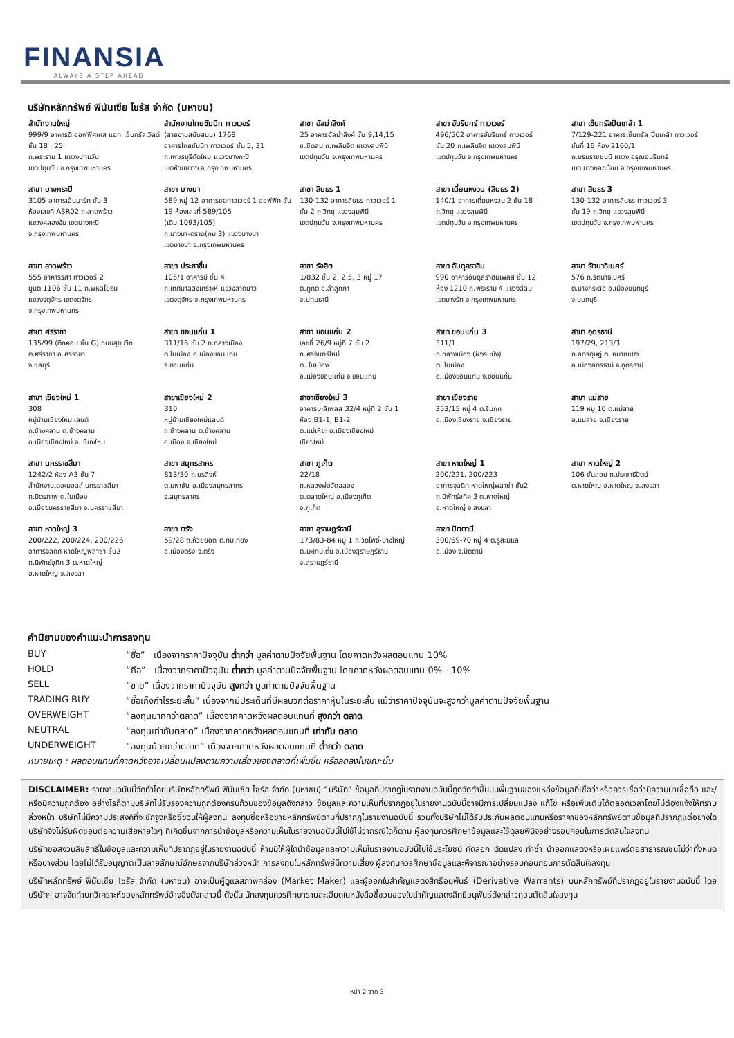FINANSIA
ALWAYS A STEP AHEAD
บริษัทหลักทรัพย์ ฟินันเซีย ไซรัส จำกัด (มหาชน)
| สำนักงานใหญ่ 999/9 อาคารดิ ออฟฟิศเศส แอท เซ็นทรัลเวิลด์ ชั้น 18 , 25 ถ.พระราม 1 แขวงปทุมวัน เขตปทุมวัน จ.กรุงเทพมหานคร | สำนักงานไทยซัมมิท ทาวเวอร์ (สายงานสนับสนุน) 1768 อาคารไทยซัมมิท ทาวเวอร์ ชั้น 5, 31 ถ.เพชรบุรีตัดใหม่ แขวงบางกะปิ เขตห้วยขวาง จ.กรุงเทพมหานคร | สาขา อัลม่าลิงค์ 25 อาคารอัลม่าลิงค์ ชั้น 9,14,15 ซ.ชิดลม ถ.เพลินจิต แขวงลุมพินี เขตปทุมวัน จ.กรุงเทพมหานคร | สาขา อัมรินทร์ ทาวเวอร์ 496/502 อาคารอัมรินทร์ ทาวเวอร์ ชั้น 20 ถ.เพลินจิต แขวงลุมพินี เขตปทุมวัน จ.กรุงเทพมหานคร | สาขา เซ็นทรัลปิ่นเกล้า 1 7/129-221 อาคารเซ็นทรัล ปิ่นเกล้า ทาวเวอร์ ชั้นที่ 16 ห้อง 2160/1 ถ.บรมราชชนนี แขวง อรุณอมรินทร์ เขต บางกอกน้อย จ.กรุงเทพมหานคร |
| สาขา บางกระปิ 3105 อาคารเอ็นมาร์ค ชั้น 3 ห้องเลขที่ A3R02 ถ.ลาดพร้าว แขวงคลองจั่น เขตบางกะปิ จ.กรุงเทพมหานคร | สาขา บางนา 589 หมู่ 12 อาคารชุดทาวเวอร์ 1 ออฟฟิศ ชั้น 19 ห้องเลขที่ 589/105 (เดิม 1093/105) ถ.บางนา-ตราด(กม.3) แขวงบางนา เขตบางนา จ.กรุงเทพมหานคร | สาขา สินธร 1 130-132 อาคารสินธร ทาวเวอร์ 1 ชั้น 2 ถ.วิทยุ แขวงลุมพินี เขตปทุมวัน จ.กรุงเทพมหานคร | สาขา เดี่ยนหงวน (สินธร 2) 140/1 อาคารเคี่ยนหงวน 2 ชั้น 18 ถ.วิทยุ แขวงลุมพินี เขตปทุมวัน จ.กรุงเทพมหานคร | สาขา สินธร 3 130-132 อาคารสินธร ทาวเวอร์ 3 ชั้น 19 ถ.วิทยุ แขวงลุมพินี เขตปทุมวัน จ.กรุงเทพมหานคร |
| สาขา ลาดพร้าว 555 อาคารรสา ทาวเวอร์ 2 ยูนิต 1106 ชั้น 11 ถ.พหลโยธิน แขวงจตุจักร เขตจตุจักร จ.กรุงเทพมหานคร | สาขา ประชาชื่น 105/1 อาคารบี ชั้น 4 ถ.เทศบาลสงเคราะห์ แขวงลาดยาว เขตจตุจักร จ.กรุงเทพมหานคร | สาขา รังสิต 1/832 ชั้น 2, 2.5, 3 หมู่ 17 ต.คูคต อ.ลำลูกกา จ.ปทุมธานี | สาขา อับดุลราฮิม 990 อาคารอับดุลราฮิมเพลส ชั้น 12 ห้อง 1210 ถ.พระราม 4 แขวงสีลม เขตบางรัก จ.กรุงเทพมหานคร | สาขา รัตนาธิเบศร์ 576 ถ.รัตนาธิเบศร์ ต.บางกระสอ อ.เมืองนนทบุรี จ.นนทบุรี |
| สาขา ศรีราชา 135/99 (ตึกคอม ชั้น G) ถนนสุขุมวิท ต.ศรีราชา อ.ศรีราชา จ.ชลบุรี | สาขา ขอนแก่น 1 311/16 ชั้น 2 ถ.กลางเมือง ต.ในเมือง อ.เมืองขอนแก่น จ.ขอนแก่น | สาขา ขอนแก่น 2 เลขที่ 26/9 หมู่ที่ 7 ชั้น 2 ถ.ศรีจันทร์ใหม่ ต. ในเมือง อ.เมืองขอนแก่น จ.ขอนแก่น | สาขา ขอนแก่น 3 311/1 ถ.กลางเมือง (ฝั่งริมบึง) ต. ในเมือง อ.เมืองขอนแก่น จ.ขอนแก่น | สาขา อุดรธานี 197/29, 213/3 ถ.อุดรดุษฎี ต. หมากแข้ง อ.เมืองอุดรธานี จ.อุดรธานี |
| สาขา เชียงใหม่ 1 308 หมู่บ้านเชียงใหม่แลนด์ ถ.ช้างคลาน ต.ช้างคลาน อ.เมืองเชียงใหม่ จ.เชียงใหม่ | สาขาเชียงใหม่ 2 310 หมู่บ้านเชียงใหม่แลนด์ ถ.ช้างคลาน ต.ช้างคลาน อ.เมือง จ.เชียงใหม่ | สาขาเชียงใหม่ 3 อาคารมะลิเพลส 32/4 หมู่ที่ 2 ชั้น 1 ห้อง B1-1, B1-2 ต.แม่เหียะ อ.เมืองเชียงใหม่ เชียงใหม่ | สาขา เชียงราย 353/15 หมู่ 4 ต.ริมกก อ.เมืองเชียงราย จ.เชียงราย | สาขา แม่สาย 119 หมู่ 10 ต.แม่สาย อ.แม่สาย จ.เชียงราย |
| สาขา นครราชสีมา 1242/2 ห้อง A3 ชั้น 7 สำนักงานเดอะมอลล์ นครราชสีมา ถ.มิตรภาพ ต.ในเมือง อ.เมืองนครราชสีมา จ.นครราชสีมา | สาขา สมุทรสาคร 813/30 ถ.นรสิงห์ ต.มหาชัย อ.เมืองสมุทรสาคร จ.สมุทรสาคร | สาขา ภูเก็ต 22/18 ถ.หลวงพ่อวัดฉลอง ต.ตลาดใหญ่ อ.เมืองภูเก็ต จ.ภูเก็ต | สาขา หาดใหญ่ 1 200/221, 200/223 อาคารจุลดิศ หาดใหญ่พลาซ่า ชั้น2 ถ.นิพัทธ์อุทิศ 3 ต.หาดใหญ่ อ.หาดใหญ่ จ.สงขลา | สาขา หาดใหญ่ 2 106 ชั้นลอย ถ.ประชาธิปัตย์ ต.หาดใหญ่ อ.หาดใหญ่ จ.สงขลา |
| สาขา หาดใหญ่ 3 200/222, 200/224, 200/226 อาคารจุลดิศ หาดใหญ่พลาซ่า ชั้น2 ถ.นิพัทธ์อุทิศ 3 ต.หาดใหญ่ อ.หาดใหญ่ จ.สงขลา | สาขา ตรัง 59/28 ถ.ห้วยยอด ต.ทับเที่ยง อ.เมืองตรัง จ.ตรัง | สาขา สุราษฎร์ธานี 173/83-84 หมู่ 1 ถ.วัดโพธิ์-บางใหญ่ ต.มะขามเตี้ย อ.เมืองสุราษฎร์ธานี จ.สุราษฎร์ธานี | สาขา ปัตตานี 300/69-70 หมู่ 4 ต.รูสะมิแล อ.เมือง จ.ปัตตานี | |
คำนิยามของคำแนะนำการลงทุน
| BUY | “ซื้อ” เนื่องจากราคาปัจจุบัน ต่ำกว่า มูลค่าตามปัจจัยพื้นฐาน โดยคาดหวังผลตอบแทน 10% |
| HOLD | “ถือ” เนื่องจากราคาปัจจุบัน ต่ำกว่า มูลค่าตามปัจจัยพื้นฐาน โดยคาดหวังผลตอบแทน 0% - 10% |
| SELL | “ขาย” เนื่องจากราคาปัจจุบัน สูงกว่า มูลค่าตามปัจจัยพื้นฐาน |
| TRADING BUY | “ซื้อเก็งกำไรระยะสั้น” เนื่องจากมีประเด็นที่มีผลบวกต่อราคาหุ้นในระยะสั้น แม้ว่าราคาปัจจุบันจะสูงกว่ามูลค่าตามปัจจัยพื้นฐาน |
| OVERWEIGHT | “ลงทุนมากกว่าตลาด” เนื่องจากคาดหวังผลตอบแทนที่ สูงกว่า ตลาด |
| NEUTRAL | “ลงทุนเท่ากับตลาด” เนื่องจากคาดหวังผลตอบแทนที่ เท่ากับ ตลาด |
| UNDERWEIGHT | “ลงทุนน้อยกว่าตลาด” เนื่องจากคาดหวังผลตอบแทนที่ ต่ำกว่า ตลาด |
หมายเหตุ : ผลตอบแทนที่คาดหวังอาจเปลี่ยนแปลงตามความเสี่ยงของตลาดที่เพิ่มขึ้น หรือลดลงในขณะนั้น
DISCLAIMER: รายงานฉบับนี้จัดทำโดยบริษัทหลักทรัพย์ ฟินันเซีย ไซรัส จำกัด (มหาชน) “บริษัท” ข้อมูลที่ปรากฏในรายงานฉบับนี้ถูกจัดทำขึ้นบนพื้นฐานของแหล่งข้อมูลที่เชื่อว่าหรือควรเชื่อว่ามีความน่าเชื่อถือ และ/หรือมีความถูกต้อง อย่างไรก็ตามบริษัทไม่รับรองความถูกต้องครบถ้วนของข้อมูลดังกล่าว ข้อมูลและความเห็นที่ปรากฏอยู่ในรายงานฉบับนี้อาจมีการเปลี่ยนแปลง แก้ไข หรือเพิ่มเติมได้ตลอดเวลาโดยไม่ต้องแจ้งให้ทราบล่วงหน้า บริษัทไม่มีความประสงค์ที่จะชักจูงหรือชี้ชวนให้ผู้ลงทุน ลงทุนซื้อหรือขายหลักทรัพย์ตามที่ปรากฏในรายงานฉบับนี้ รวมทั้งบริษัทไม่ได้รับประกันผลตอบแทนหรือราคาของหลักทรัพย์ตามข้อมูลที่ปรากฏแต่อย่างใด บริษัทจึงไม่รับผิดชอบต่อความเสียหายใดๆ ที่เกิดขึ้นจากการนำข้อมูลหรือความเห็นในรายงานฉบับนี้ไปใช้ไม่ว่ากรณีใดก็ตาม ผู้ลงทุนควรศึกษาข้อมูลและใช้ดุลยพินิจอย่างรอบคอบในการตัดสินใจลงทุน
บริษัทขอสงวนลิขสิทธิ์ในข้อมูลและความเห็นที่ปรากฏอยู่ในรายงานฉบับนี้ ห้ามมิให้ผู้ใดนำข้อมูลและความเห็นในรายงานฉบับนี้ไปใช้ประโยชน์ คัดลอก ดัดแปลง ทำซ้ำ นำออกแสดงหรือเผยแพร่ต่อสาธารณชนไม่ว่าทั้งหมดหรือบางส่วน โดยไม่ได้รับอนุญาตเป็นลายลักษณ์อักษรจากบริษัทล่วงหน้า การลงทุนในหลักทรัพย์มีความเสี่ยง ผู้ลงทุนควรศึกษาข้อมูลและพิจารณาอย่างรอบคอบก่อนการตัดสินใจลงทุน
บริษัทหลักทรัพย์ ฟินันเซีย ไซรัส จำกัด (มหาชน) อาจเป็นผู้ดูแลสภาพคล่อง (Market Maker) และผู้ออกใบสำคัญแสดงสิทธิอนุพันธ์ (Derivative Warrants) บนหลักทรัพย์ที่ปรากฏอยู่ในรายงานฉบับนี้ โดยบริษัทฯ อาจจัดทำบทวิเคราะห์ของหลักทรัพย์อ้างอิงดังกล่าวนี้ ดังนั้น นักลงทุนควรศึกษารายละเอียดในหนังสือชี้ชวนของใบสำคัญแสดงสิทธิอนุพันธ์ดังกล่าวก่อนตัดสินใจลงทุน
หน้า 2 จาก 3